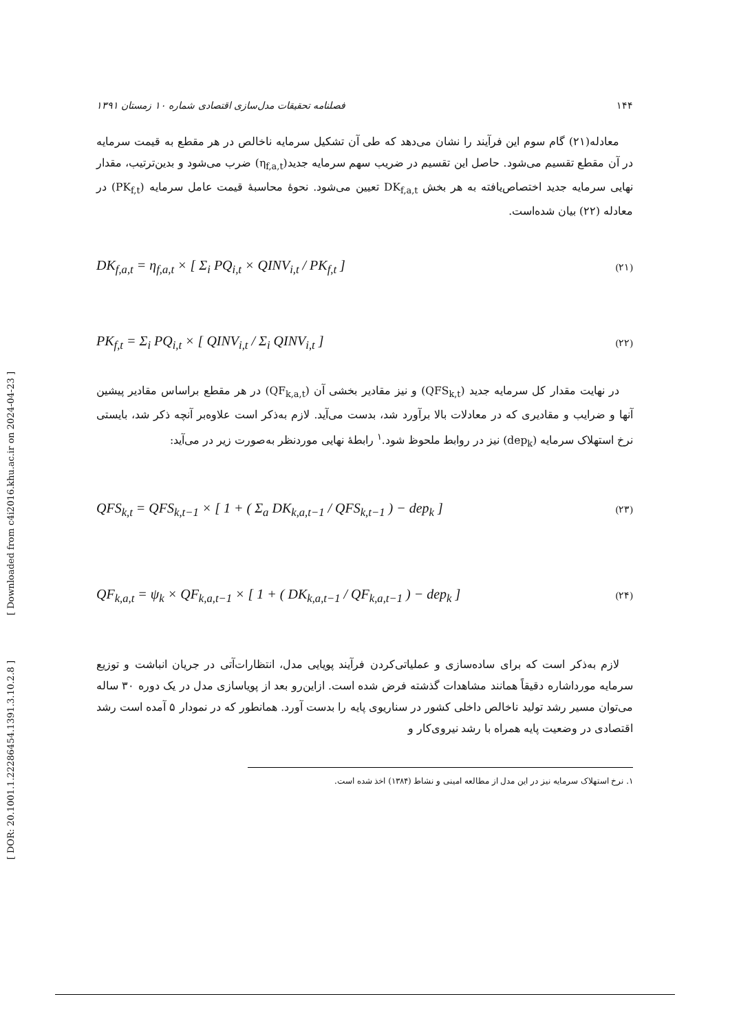[ Downloaded from c4i2016.khu.ac.ir on 2024-04-23 ]
[ DOR: 20.1001.1.22286454.1391.3.10.2.8 ]
۱۴۴ فصلنامه تحقیقات مدل‌سازی اقتصادی شماره ۱۰ زمستان ۱۳۹۱
معادله(۲۱) گام سوم این فرآیند را نشان می‌دهد که طی آن تشکیل سرمایه ناخالص در هر مقطع به قیمت سرمایه در آن مقطع تقسیم می‌شود. حاصل این تقسیم در ضریب سهم سرمایه جدید(η<sub>f,a,t</sub>) ضرب می‌شود و بدین‌ترتیب، مقدار نهایی سرمایه جدید اختصاص‌یافته به هر بخش DK<sub>f,a,t</sub> تعیین می‌شود. نحوهٔ محاسبهٔ قیمت عامل سرمایه (PK<sub>f,t</sub>) در معادله (۲۲) بیان شده‌است.
DK<sub>f,a,t</sub> = η<sub>f,a,t</sub> × [ Σ<sub>i</sub> PQ<sub>i,t</sub> × QINV<sub>i,t</sub> / PK<sub>f,t</sub> ] (۲۱)
PK<sub>f,t</sub> = Σ<sub>i</sub> PQ<sub>i,t</sub> × [ QINV<sub>i,t</sub> / Σ<sub>i</sub> QINV<sub>i,t</sub> ] (۲۲)
در نهایت مقدار کل سرمایه جدید (QFS<sub>k,t</sub>) و نیز مقادیر بخشی آن (QF<sub>k,a,t</sub>) در هر مقطع براساس مقادیر پیشین آنها و ضرایب و مقادیری که در معادلات بالا برآورد شد، بدست می‌آید. لازم به‌ذکر است علاوه‌بر آنچه ذکر شد، بایستی نرخ استهلاک سرمایه (dep<sub>k</sub>) نیز در روابط ملحوظ شود.<sup>۱</sup> رابطهٔ نهایی موردنظر به‌صورت زیر در می‌آید:
QFS<sub>k,t</sub> = QFS<sub>k,t−1</sub> × [ 1 + ( Σ<sub>a</sub> DK<sub>k,a,t−1</sub> / QFS<sub>k,t−1</sub> ) − dep<sub>k</sub> ] (۲۳)
QF<sub>k,a,t</sub> = ψ<sub>k</sub> × QF<sub>k,a,t−1</sub> × [ 1 + ( DK<sub>k,a,t−1</sub> / QF<sub>k,a,t−1</sub> ) − dep<sub>k</sub> ] (۲۴)
لازم به‌ذکر است که برای ساده‌سازی و عملیاتی‌کردن فرآیند پویایی مدل، انتظارات‌آتی در جریان انباشت و توزیع سرمایه مورداشاره دقیقاً همانند مشاهدات گذشته فرض شده است. ازاین‌رو بعد از پویاسازی مدل در یک دوره ۳۰ ساله می‌توان مسیر رشد تولید ناخالص داخلی کشور در سناریوی پایه را بدست آورد. همانطور که در نمودار ۵ آمده است رشد اقتصادی در وضعیت پایه همراه با رشد نیروی‌کار و
۱. نرخ استهلاک سرمایه نیز در این مدل از مطالعه امینی و نشاط (۱۳۸۴) اخذ شده است.